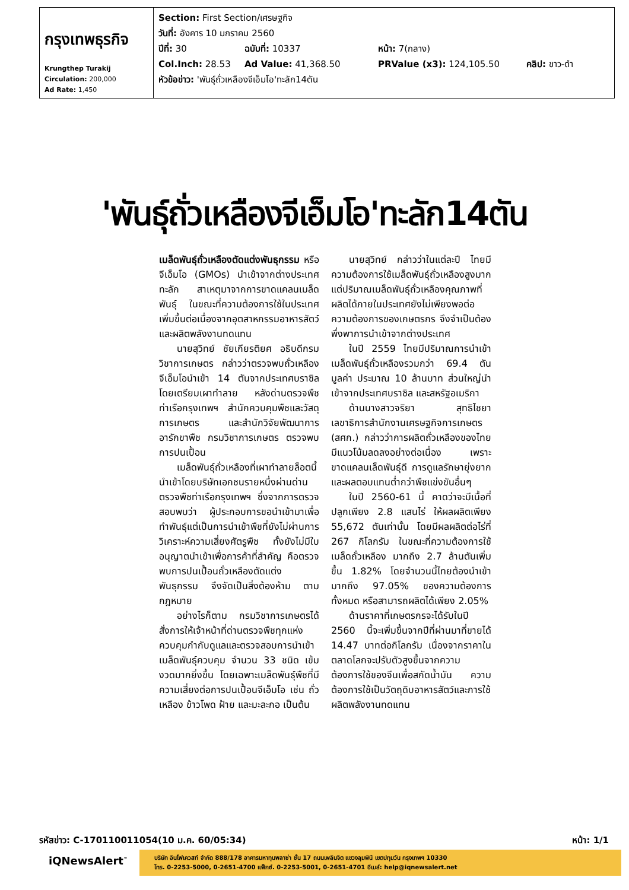| กรุงเทพธุรกิจ Krungthep Turakij Circulation: 200,000 Ad Rate: 1,450 | Section: First Section/เศรษฐกิจ วันที่: อังคาร 10 มกราคม 2560 ปีที่: 30 ฉบับที่: 10337 หน้า: 7(กลาง) Col.Inch: 28.53 Ad Value: 41,368.50 PRValue (x3): 124,105.50 คลิป: ขาว-ดำ หัวข้อข่าว: 'พันธุ์ถั่วเหลืองจีเอ็มโอ'ทะลัก14ตัน |
'พันธุ์ถั่วเหลืองจีเอ็มโอ'ทะลัก14ตัน
เมล็ดพันธุ์ถั่วเหลืองตัดแต่งพันธุกรรม หรือจีเอ็มโอ (GMOs) นำเข้าจากต่างประเทศทะลัก สาเหตุมาจากการขาดแคลนเมล็ดพันธุ์ ในขณะที่ความต้องการใช้ในประเทศเพิ่มขึ้นต่อเนื่องจากอุตสาหกรรมอาหารสัตว์และผลิตพลังงานทดแทน
นายสุวิทย์ ชัยเกียรติยศ อธิบดีกรมวิชาการเกษตร กล่าวว่าตรวจพบถั่วเหลืองจีเอ็มโอนำเข้า 14 ตันจากประเทศบราซิล โดยเตรียมเผาทำลาย หลังด่านตรวจพืชท่าเรือกรุงเทพฯ สำนักควบคุมพืชและวัสดุการเกษตร และสำนักวิจัยพัฒนาการอารักขาพืช กรมวิชาการเกษตร ตรวจพบการปนเปื้อน
เมล็ดพันธุ์ถั่วเหลืองที่เผาทำลายล็อตนี้นำเข้าโดยบริษัทเอกชนรายหนึ่งผ่านด่านตรวจพืชท่าเรือกรุงเทพฯ ซึ่งจากการตรวจสอบพบว่า ผู้ประกอบการขอนำเข้ามาเพื่อทำพันธุ์แต่เป็นการนำเข้าพืชที่ยังไม่ผ่านการวิเคราะห์ความเสี่ยงศัตรูพืช ทั้งยังไม่มีใบอนุญาตนำเข้าเพื่อการค้าที่สำคัญ คือตรวจพบการปนเปื้อนถั่วเหลืองตัดแต่งพันธุกรรม จึงจัดเป็นสิ่งต้องห้าม ตามกฎหมาย
อย่างไรก็ตาม กรมวิชาการเกษตรได้สั่งการให้เจ้าหน้าที่ด่านตรวจพืชทุกแห่งควบคุมกำกับดูแลและตรวจสอบการนำเข้าเมล็ดพันธุ์ควบคุม จำนวน 33 ชนิด เข้มงวดมากยิ่งขึ้น โดยเฉพาะเมล็ดพันธุ์พืชที่มีความเสี่ยงต่อการปนเปื้อนจีเอ็มโอ เช่น ถั่วเหลือง ข้าวโพด ฝ้าย และมะละกอ เป็นต้น
นายสุวิทย์ กล่าวว่าในแต่ละปี ไทยมีความต้องการใช้เมล็ดพันธุ์ถั่วเหลืองสูงมาก แต่ปริมาณเมล็ดพันธุ์ถั่วเหลืองคุณภาพที่ผลิตได้ภายในประเทศยังไม่เพียงพอต่อความต้องการของเกษตรกร จึงจำเป็นต้องพึ่งพาการนำเข้าจากต่างประเทศ
ในปี 2559 ไทยมีปริมาณการนำเข้าเมล็ดพันธุ์ถั่วเหลืองรวมกว่า 69.4 ตัน มูลค่า ประมาณ 10 ล้านบาท ส่วนใหญ่นำเข้าจากประเทศบราซิล และสหรัฐอเมริกา
ด้านนางสาวจริยา สุทธิไชยา เลขาธิการสำนักงานเศรษฐกิจการเกษตร (สศก.) กล่าวว่าการผลิตถั่วเหลืองของไทยมีแนวโน้มลดลงอย่างต่อเนื่อง เพราะขาดแคลนเล็ดพันธุ์ดี การดูแลรักษายุ่งยากและผลตอบแทนต่ำกว่าพืชแข่งขันอื่นๆ
ในปี 2560-61 นี้ คาดว่าจะมีเนื้อที่ปลูกเพียง 2.8 แสนไร่ ให้ผลผลิตเพียง 55,672 ตันเท่านั้น โดยมีผลผลิตต่อไร่ที่ 267 กิโลกรัม ในขณะที่ความต้องการใช้เมล็ดถั่วเหลือง มากถึง 2.7 ล้านตันเพิ่มขึ้น 1.82% โดยจำนวนนี้ไทยต้องนำเข้ามากถึง 97.05% ของความต้องการทั้งหมด หรือสามารถผลิตได้เพียง 2.05%
ด้านราคาที่เกษตรกรจะได้รับในปี 2560 นี้จะเพิ่มขึ้นจากปีที่ผ่านมาที่ขายได้ 14.47 บาทต่อกิโลกรัม เนื่องจากราคาในตลาดโลกจะปรับตัวสูงขึ้นจากความต้องการใช้ของจีนเพื่อสกัดน้ำมัน ความต้องการใช้เป็นวัตถุดิบอาหารสัตว์และการใช้ผลิตพลังงานทดแทน
รหัสข่าว: C-170110011054(10 ม.ค. 60/05:34) หน้า: 1/1
iQNewsAlert<sup>™</sup>
บริษัท อินโฟเควสท์ จำกัด 888/178 อาคารมหาทุนพลาซ่า ชั้น 17 ถนนเพลินจิต แขวงลุมพินี เขตปทุมวัน กรุงเทพฯ 10330
โทร. 0-2253-5000, 0-2651-4700 แฟ็กซ์. 0-2253-5001, 0-2651-4701 อีเมล์: help@iqnewsalert.net